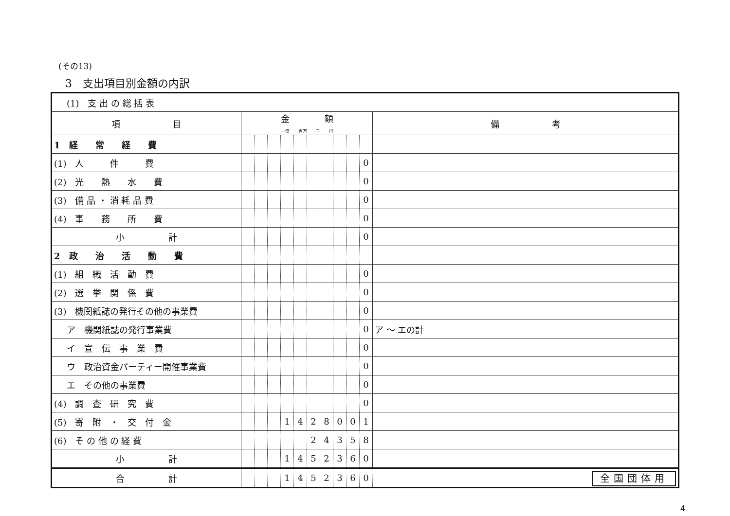(その13)
3　支出項目別金額の内訳
| (1) 支 出 の 総 括 表 | | | | | | | | | | | |
| 項 目 | 金 額 十億 百万 千 円 | | | | | | | | | | 備 考 |
| 1 経 常 経 費 | | | | | | | | | | | |
| (1) 人 件 費 | | | | | | | | | | 0 | |
| (2) 光 熱 水 費 | | | | | | | | | | 0 | |
| (3) 備 品 ・ 消 耗 品 費 | | | | | | | | | | 0 | |
| (4) 事 務 所 費 | | | | | | | | | | 0 | |
| 小 計 | | | | | | | | | | 0 | |
| 2 政 治 活 動 費 | | | | | | | | | | | |
| (1) 組 織 活 動 費 | | | | | | | | | | 0 | |
| (2) 選 挙 関 係 費 | | | | | | | | | | 0 | |
| (3) 機関紙誌の発行その他の事業費 | | | | | | | | | | 0 | |
| ア 機関紙誌の発行事業費 | | | | | | | | | | 0 | ア ～ エの計 |
| イ 宣 伝 事 業 費 | | | | | | | | | | 0 | |
| ウ 政治資金パーティー開催事業費 | | | | | | | | | | 0 | |
| エ その他の事業費 | | | | | | | | | | 0 | |
| (4) 調 査 研 究 費 | | | | | | | | | | 0 | |
| (5) 寄 附 ・ 交 付 金 | | | | 1 | 4 | 2 | 8 | 0 | 0 | 1 | |
| (6) そ の 他 の 経 費 | | | | | | 2 | 4 | 3 | 5 | 8 | |
| 小 計 | | | | 1 | 4 | 5 | 2 | 3 | 6 | 0 | |
| 合 計 | | | | 1 | 4 | 5 | 2 | 3 | 6 | 0 | 全国団体用 |
4